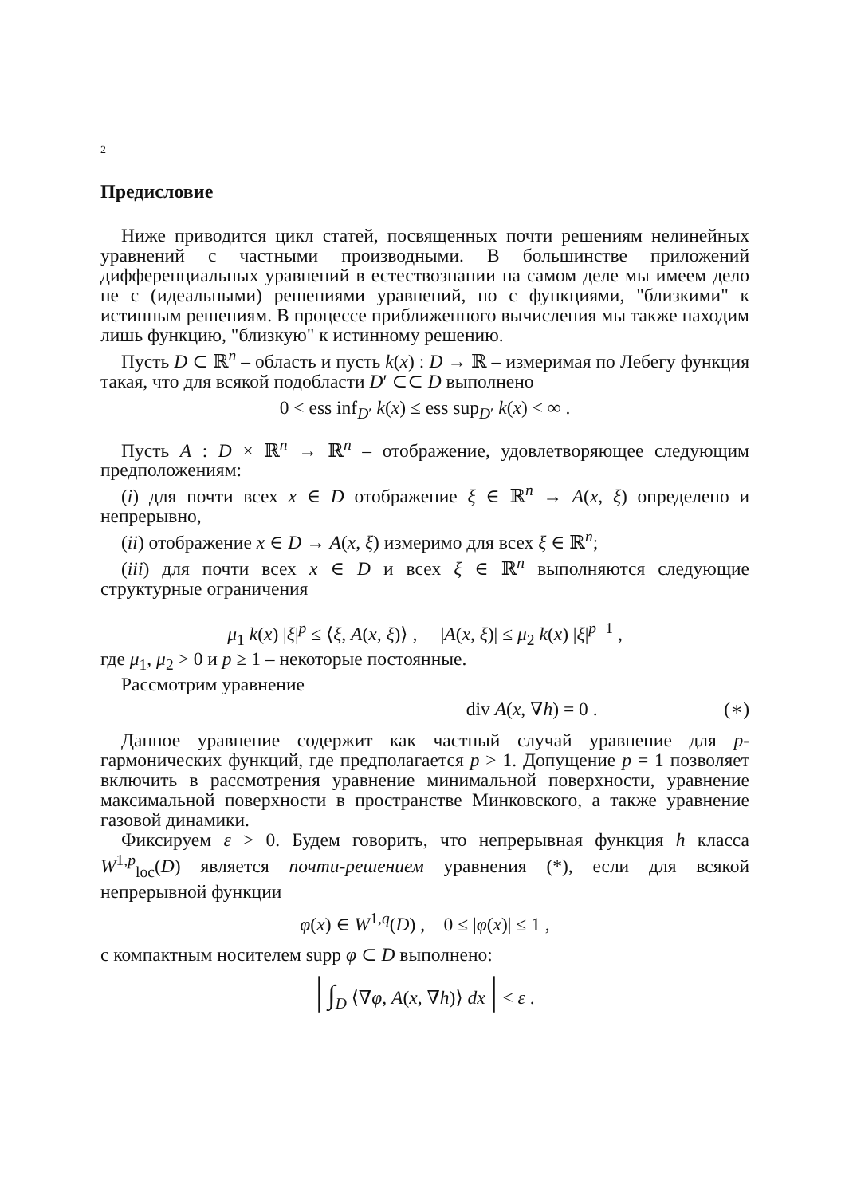2
Предисловие
Ниже приводится цикл статей, посвященных почти решениям нелинейных уравнений с частными производными. В большинстве приложений дифференциальных уравнений в естествознании на самом деле мы имеем дело не с (идеальными) решениями уравнений, но с функциями, "близкими" к истинным решениям. В процессе приближенного вычисления мы также находим лишь функцию, "близкую" к истинному решению.
Пусть D ⊂ ℝ<sup>n</sup> – область и пусть k(x) : D → ℝ – измеримая по Лебегу функция такая, что для всякой подобласти D′ ⊂⊂ D выполнено
0 < ess inf<sub>D′</sub> k(x) ≤ ess sup<sub>D′</sub> k(x) < ∞ .
Пусть A : D × ℝ<sup>n</sup> → ℝ<sup>n</sup> – отображение, удовлетворяющее следующим предположениям:
(i) для почти всех x ∈ D отображение ξ ∈ ℝ<sup>n</sup> → A(x, ξ) определено и непрерывно,
(ii) отображение x ∈ D → A(x, ξ) измеримо для всех ξ ∈ ℝ<sup>n</sup>;
(iii) для почти всех x ∈ D и всех ξ ∈ ℝ<sup>n</sup> выполняются следующие структурные ограничения
μ<sub>1</sub> k(x) |ξ|<sup>p</sup> ≤ ⟨ξ, A(x, ξ)⟩ , |A(x, ξ)| ≤ μ<sub>2</sub> k(x) |ξ|<sup>p−1</sup> ,
где μ<sub>1</sub>, μ<sub>2</sub> > 0 и p ≥ 1 – некоторые постоянные.
Рассмотрим уравнение
div A(x, ∇h) = 0 . (∗)
Данное уравнение содержит как частный случай уравнение для p-гармонических функций, где предполагается p > 1. Допущение p = 1 позволяет включить в рассмотрения уравнение минимальной поверхности, уравнение максимальной поверхности в пространстве Минковского, а также уравнение газовой динамики.
Фиксируем ε > 0. Будем говорить, что непрерывная функция h класса W<sup>1,p</sup><sub>loc</sub>(D) является почти-решением уравнения (*), если для всякой непрерывной функции
φ(x) ∈ W<sup>1,q</sup>(D) , 0 ≤ |φ(x)| ≤ 1 ,
с компактным носителем supp φ ⊂ D выполнено:
| ∫<sub>D</sub> ⟨∇φ, A(x, ∇h)⟩ dx | < ε .